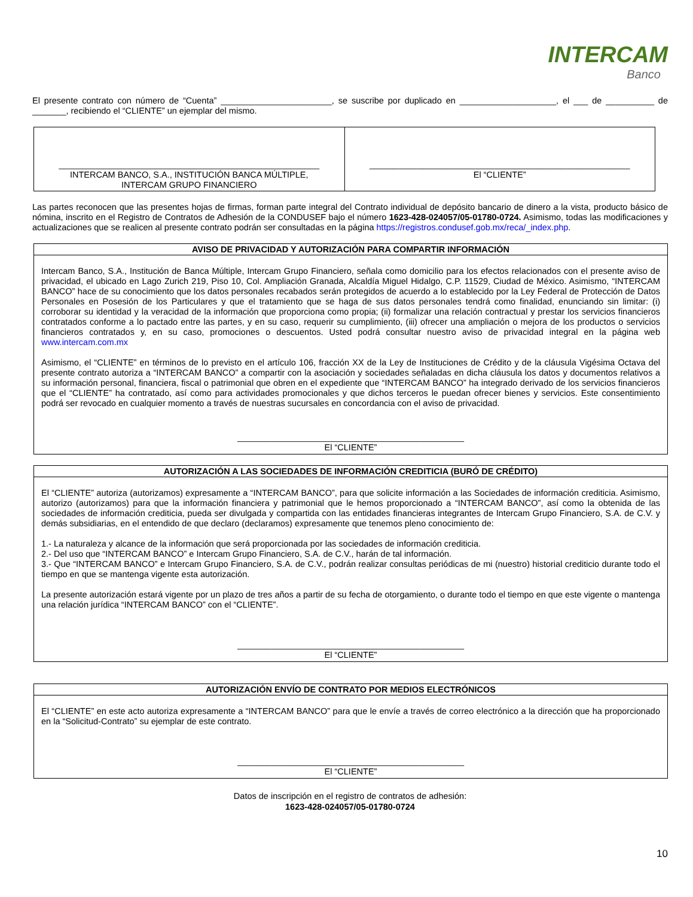INTERCAM
Banco
El presente contrato con número de “Cuenta” _______________________, se suscribe por duplicado en ____________________, el ___ de __________ de _______, recibiendo el “CLIENTE” un ejemplar del mismo.
| ______________________________________________________ INTERCAM BANCO, S.A., INSTITUCIÓN BANCA MÚLTIPLE, INTERCAM GRUPO FINANCIERO | ______________________________________________________ El “CLIENTE” |
Las partes reconocen que las presentes hojas de firmas, forman parte integral del Contrato individual de depósito bancario de dinero a la vista, producto básico de nómina, inscrito en el Registro de Contratos de Adhesión de la CONDUSEF bajo el número 1623-428-024057/05-01780-0724. Asimismo, todas las modificaciones y actualizaciones que se realicen al presente contrato podrán ser consultadas en la página https://registros.condusef.gob.mx/reca/_index.php.
AVISO DE PRIVACIDAD Y AUTORIZACIÓN PARA COMPARTIR INFORMACIÓN
Intercam Banco, S.A., Institución de Banca Múltiple, Intercam Grupo Financiero, señala como domicilio para los efectos relacionados con el presente aviso de privacidad, el ubicado en Lago Zurich 219, Piso 10, Col. Ampliación Granada, Alcaldía Miguel Hidalgo, C.P. 11529, Ciudad de México. Asimismo, “INTERCAM BANCO” hace de su conocimiento que los datos personales recabados serán protegidos de acuerdo a lo establecido por la Ley Federal de Protección de Datos Personales en Posesión de los Particulares y que el tratamiento que se haga de sus datos personales tendrá como finalidad, enunciando sin limitar: (i) corroborar su identidad y la veracidad de la información que proporciona como propia; (ii) formalizar una relación contractual y prestar los servicios financieros contratados conforme a lo pactado entre las partes, y en su caso, requerir su cumplimiento, (iii) ofrecer una ampliación o mejora de los productos o servicios financieros contratados y, en su caso, promociones o descuentos. Usted podrá consultar nuestro aviso de privacidad integral en la página web www.intercam.com.mx
Asimismo, el “CLIENTE” en términos de lo previsto en el artículo 106, fracción XX de la Ley de Instituciones de Crédito y de la cláusula Vigésima Octava del presente contrato autoriza a “INTERCAM BANCO” a compartir con la asociación y sociedades señaladas en dicha cláusula los datos y documentos relativos a su información personal, financiera, fiscal o patrimonial que obren en el expediente que “INTERCAM BANCO” ha integrado derivado de los servicios financieros que el “CLIENTE” ha contratado, así como para actividades promocionales y que dichos terceros le puedan ofrecer bienes y servicios. Este consentimiento podrá ser revocado en cualquier momento a través de nuestras sucursales en concordancia con el aviso de privacidad.
_______________________________________________
El “CLIENTE”
AUTORIZACIÓN A LAS SOCIEDADES DE INFORMACIÓN CREDITICIA (BURÓ DE CRÉDITO)
El “CLIENTE” autoriza (autorizamos) expresamente a “INTERCAM BANCO”, para que solicite información a las Sociedades de información crediticia. Asimismo, autorizo (autorizamos) para que la información financiera y patrimonial que le hemos proporcionado a “INTERCAM BANCO”, así como la obtenida de las sociedades de información crediticia, pueda ser divulgada y compartida con las entidades financieras integrantes de Intercam Grupo Financiero, S.A. de C.V. y demás subsidiarias, en el entendido de que declaro (declaramos) expresamente que tenemos pleno conocimiento de:
1.- La naturaleza y alcance de la información que será proporcionada por las sociedades de información crediticia.
2.- Del uso que “INTERCAM BANCO” e Intercam Grupo Financiero, S.A. de C.V., harán de tal información.
3.- Que “INTERCAM BANCO” e Intercam Grupo Financiero, S.A. de C.V., podrán realizar consultas periódicas de mi (nuestro) historial crediticio durante todo el tiempo en que se mantenga vigente esta autorización.
La presente autorización estará vigente por un plazo de tres años a partir de su fecha de otorgamiento, o durante todo el tiempo en que este vigente o mantenga una relación jurídica “INTERCAM BANCO” con el “CLIENTE”.
_______________________________________________
El “CLIENTE”
AUTORIZACIÓN ENVÍO DE CONTRATO POR MEDIOS ELECTRÓNICOS
El “CLIENTE” en este acto autoriza expresamente a “INTERCAM BANCO” para que le envíe a través de correo electrónico a la dirección que ha proporcionado en la “Solicitud-Contrato” su ejemplar de este contrato.
_______________________________________________
El “CLIENTE”
Datos de inscripción en el registro de contratos de adhesión:
1623-428-024057/05-01780-0724
10